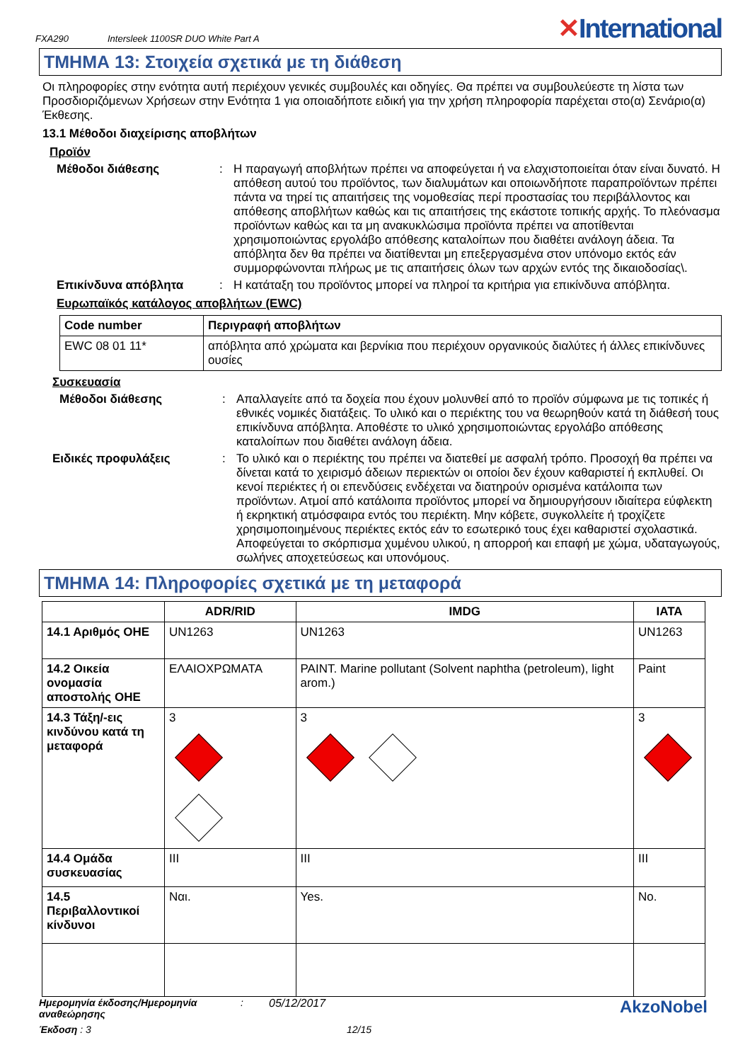FXA290 Intersleek 1100SR DUO White Part A
✕International
ΤΜΗΜΑ 13: Στοιχεία σχετικά με τη διάθεση
Οι πληροφορίες στην ενότητα αυτή περιέχουν γενικές συμβουλές και οδηγίες. Θα πρέπει να συμβουλεύεστε τη λίστα των Προσδιοριζόμενων Χρήσεων στην Ενότητα 1 για οποιαδήποτε ειδική για την χρήση πληροφορία παρέχεται στο(α) Σενάριο(α) Έκθεσης.
13.1 Μέθοδοι διαχείρισης αποβλήτων
Προϊόν
Μέθοδοι διάθεσης: Η παραγωγή αποβλήτων πρέπει να αποφεύγεται ή να ελαχιστοποιείται όταν είναι δυνατό. Η απόθεση αυτού του προϊόντος, των διαλυμάτων και οποιωνδήποτε παραπροϊόντων πρέπει πάντα να τηρεί τις απαιτήσεις της νομοθεσίας περί προστασίας του περιβάλλοντος και απόθεσης αποβλήτων καθώς και τις απαιτήσεις της εκάστοτε τοπικής αρχής. Το πλεόνασμα προϊόντων καθώς και τα μη ανακυκλώσιμα προϊόντα πρέπει να αποτίθενται χρησιμοποιώντας εργολάβο απόθεσης καταλοίπων που διαθέτει ανάλογη άδεια. Τα απόβλητα δεν θα πρέπει να διατίθενται μη επεξεργασμένα στον υπόνομο εκτός εάν συμμορφώνονται πλήρως με τις απαιτήσεις όλων των αρχών εντός της δικαιοδοσίας\.
Επικίνδυνα απόβλητα: Η κατάταξη του προϊόντος μπορεί να πληροί τα κριτήρια για επικίνδυνα απόβλητα.
Ευρωπαϊκός κατάλογος αποβλήτων (EWC)
| Code number | Περιγραφή αποβλήτων |
| --- | --- |
| EWC 08 01 11* | απόβλητα από χρώματα και βερνίκια που περιέχουν οργανικούς διαλύτες ή άλλες επικίνδυνες ουσίες |
Συσκευασία
Μέθοδοι διάθεσης: Απαλλαγείτε από τα δοχεία που έχουν μολυνθεί από το προϊόν σύμφωνα με τις τοπικές ή εθνικές νομικές διατάξεις. Το υλικό και ο περιέκτης του να θεωρηθούν κατά τη διάθεσή τους επικίνδυνα απόβλητα. Αποθέστε το υλικό χρησιμοποιώντας εργολάβο απόθεσης καταλοίπων που διαθέτει ανάλογη άδεια.
Ειδικές προφυλάξεις: Το υλικό και ο περιέκτης του πρέπει να διατεθεί με ασφαλή τρόπο. Προσοχή θα πρέπει να δίνεται κατά το χειρισμό άδειων περιεκτών οι οποίοι δεν έχουν καθαριστεί ή εκπλυθεί. Οι κενοί περιέκτες ή οι επενδύσεις ενδέχεται να διατηρούν ορισμένα κατάλοιπα των προϊόντων. Ατμοί από κατάλοιπα προϊόντος μπορεί να δημιουργήσουν ιδιαίτερα εύφλεκτη ή εκρηκτική ατμόσφαιρα εντός του περιέκτη. Μην κόβετε, συγκολλείτε ή τροχίζετε χρησιμοποιημένους περιέκτες εκτός εάν το εσωτερικό τους έχει καθαριστεί σχολαστικά. Αποφεύγεται το σκόρπισμα χυμένου υλικού, η απορροή και επαφή με χώμα, υδαταγωγούς, σωλήνες αποχετεύσεως και υπονόμους.
ΤΜΗΜΑ 14: Πληροφορίες σχετικά με τη μεταφορά
| | ADR/RID | IMDG | IATA |
| --- | --- | --- | --- |
| 14.1 Αριθμός ΟΗΕ | UN1263 | UN1263 | UN1263 |
| 14.2 Οικεία ονομασία αποστολής ΟΗΕ | ΕΛΑΙΟΧΡΩΜΑΤΑ | PAINT. Marine pollutant (Solvent naphtha (petroleum), light arom.) | Paint |
| 14.3 Τάξη/-εις κινδύνου κατά τη μεταφορά | 3 | 3 | 3 |
| 14.4 Ομάδα συσκευασίας | III | III | III |
| 14.5 Περιβαλλοντικοί κίνδυνοι | Ναι. | Yes. | No. |
Ημερομηνία έκδοσης/Ημερομηνία αναθεώρησης: 05/12/2017 AkzoNobel
Έκδοση : 3 12/15